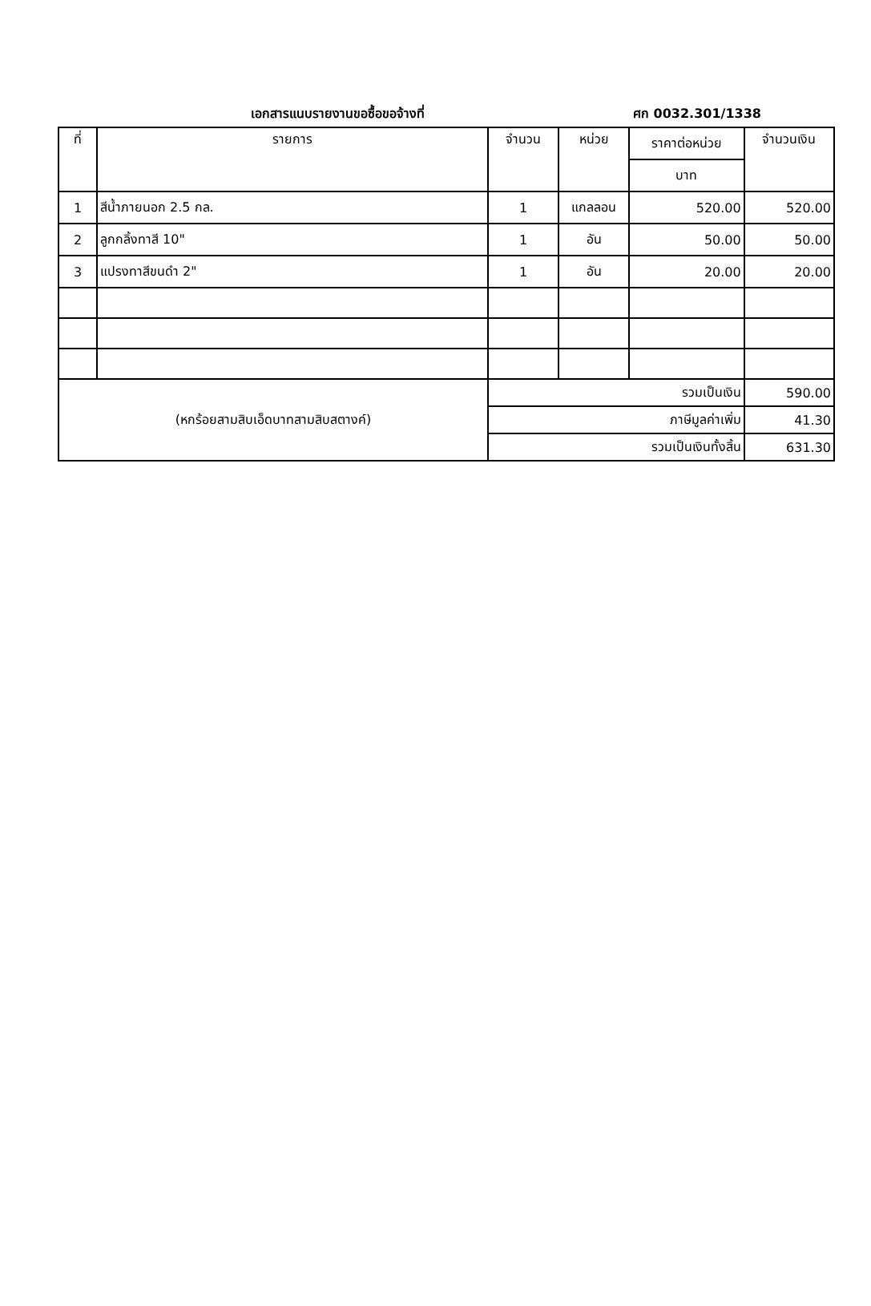เอกสารแนบรายงานขอซื้อขอจ้างที่ ศก 0032.301/1338
| ที่ | รายการ | จำนวน | หน่วย | ราคาต่อหน่วย | จำนวนเงิน |
| --- | --- | --- | --- | --- | --- |
| | | | | บาท | |
| 1 | สีน้ำภายนอก 2.5 กล. | 1 | แกลลอน | 520.00 | 520.00 |
| 2 | ลูกกลิ้งทาสี 10" | 1 | อัน | 50.00 | 50.00 |
| 3 | แปรงทาสีขนดำ 2" | 1 | อัน | 20.00 | 20.00 |
| (หกร้อยสามสิบเอ็ดบาทสามสิบสตางค์) | | รวมเป็นเงิน | | | 590.00 |
| | | ภาษีมูลค่าเพิ่ม | | | 41.30 |
| | | รวมเป็นเงินทั้งสิ้น | | | 631.30 |